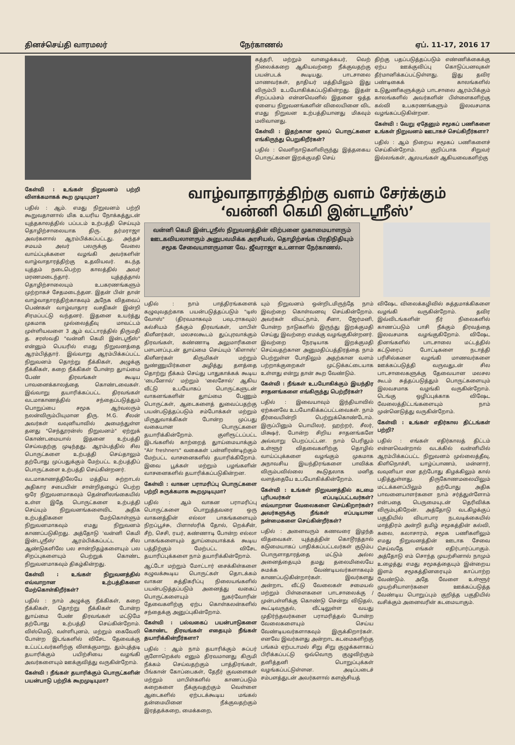தினச்செய்தி வாரமலர் நேர்காணல் ஏப். 11-17, 2016 17
கத்தரி, மற்றும் வாழைக்கயர், வெற் நிலைக்கறை ஆகியவற்றை நீக்குவதற்கு பயன்படக் கூடியது. பாடசாலை மாணவர்கள், தாதியர் மத்திமிலும் இது விரும்பி உபயோகிக்கப்படுகின்றது. இதன் சிறப்பம்சம் என்னவெனில் இதனை ஒத்த ஏனைய நிறுவனங்களின் விலையினை விட எமது நிறுவன உற்பத்தியானது மிகவும் மலிவானது.
கேள்வி : இதற்கான மூலப் பொருட்களை எங்கிருந்து பெறுகிறீர்கள்?
பதில் : வெளிநாடுகளிலிருந்து இத்தகைய பொருட்களை இறக்குமதி செய்
திற்கு பதப்படுத்தப்படும் எண்ணிக்கைக்கு ஏற்ப ஊக்குவிப்பு கொடுப்பனவுகள் தீர்மானிக்கப்பட்டுள்ளது. இது தவிர பண்டிகைக் காலங்களில் உடுதுணிகளுக்கும் பாடசாலை ஆரம்பிக்கும் காலங்களில் அவர்களின் பிள்ளைகளிற்கு கல்வி உபகரணங்களும் இலவசமாக வழங்கப்படுகின்றன.
கேள்வி : வேறு ஏதேனும் சமூகப் பணிகளை உங்கள் நிறுவனம் ஊடாகச் செய்கிறீர்களா?
பதில் : ஆம் நிறைய சமூகப் பணிகளைச் செய்கின்றோம். குறிப்பாக சிறுவர் இல்லங்கள், ஆலயங்கள் ஆகியவைகளிற்கு
கேள்வி : உங்கள் நிறுவனம் பற்றி விளக்கமாகக் கூற முடியுமா?
பதில் : ஆம். எமது நிறுவனம் பற்றி கூறுவதானால் மிக உயரிய நோக்கத்துடன் யுத்தகாலத்தில் பப்படம் உற்பத்தி செய்யும் தொழிற்சாலையாக திரு. தர்மராஜா அவர்களால் ஆரம்பிக்கப்பட்டது. அந்தச் சமயம் அவர் பலருக்கு வேலை வாய்ப்புக்களை வழங்கி அவர்களின் வாழ்வாதாரத்திற்கு உதவியவர். கடந்த யுத்தம் நடைபெற்ற காலத்தில் அவர் மரணமடைந்தார். யுத்தத்தால் தொழிற்சாலையும் உபகரணங்களும் முற்றாகச் சேதமடைந்தன. இதன் பின் தான் வாழ்வாதாரத்திற்காகவும் அநேக விதவைப் பெண்கள் வாழ்வாதார வசதிகள் இன்றி சிரமப்பட்டு வந்தனர். இதனை உயர்த்து முகமாக முல்லைத்தீவு மாவட்டம் முள்ளியவளை 3 ஆம் வட்டாரத்தில் திருமதி த. சரஸ்வதி "வன்னி கெமி இன்டஸ்ரீஸ்" என்னும் பெயரில் எமது நிறுவனத்தை ஆரம்பித்தார். இவ்வாறு ஆரம்பிக்கப்பட்ட நிறுவனம் தொற்று நீக்கிகள், அழுக்கு நீக்கிகள், கறை நீக்கிகள் போன்ற துாய்மை பேண் திரவங்கள் கூடிய பாவனைக்காலத்தை கொண்டவைகள். இவ்வாறு தயாரிக்கப்பட்ட திரவங்கள் வடமாகாணத்தில் சந்தைப்படுத்தும் பொறுப்பை சமூக ஆர்வலரும் நலன்விரும்பியுமான திரு. M.G. சீலன் அவர்கள் வவுனியாவில் அமைந்துள்ள தனது "செந்தூரன்ஸ் நிறுவனம்" ஏற்றுக் கொண்டமையால் இதனை உற்பத்தி செய்வதற்கு முடிந்தது. ஆரம்பத்தில் சில பொருட்களை உற்பத்தி செய்தாலும் தற்போது முப்பதுக்கும் மேற்பட்ட உற்பத்திப் பொருட்களை உற்பத்தி செய்கின்றனர்.
வடமாகாணத்திலேயே மத்திய சுற்றாடல் அதிகார சபையின் சான்றிதழைப் பெற்ற ஒரே நிறுவனமாகவும் தென்னிலங்கையில் உள்ள இதே பொருட்களை உற்பத்தி செய்யும் நிறுவனங்களைவிட அதிக உற்பத்திகளை மேற்கொள்ளும் நிறுவனமாகவும் எமது நிறுவனம் காணப்படுகிறது. அத்தோடு 'வன்னி கெமி இன்டஸ்ரீஸ்' ஆரம்பிக்கப்பட்ட சில ஆண்டுகளிலே பல சான்றிதழ்களையும் பல சிறப்புகளையும் பெற்றுக் கொண்ட நிறுவனமாகவும் திகழ்கின்றது.
கேள்வி : உங்கள் நிறுவனத்தில் எவ்வாறான உற்பத்திகளை மேற்கொள்கிறீர்கள்?
பதில் : நாம் அழுக்கு நீக்கிகள், கறை நீக்கிகள், தொற்று நீக்கிகள் போன்ற துாய்மை பேண் திரவங்கள் மட்டுமே தற்போது உற்பத்தி செய்கின்றோம். விஸ்மெடு, வள்ளிபுனம், மற்றும் கைவேலி போன்ற இடங்களில் விசேட தேவைக்கு உட்பட்டவர்களிற்கு விளக்குமாறு, தும்புத்தடி தயாரிக்கும் பயிற்சியை வழங்கி அவர்களையும் ஊக்குவித்து வருகின்றோம்.
கேள்வி : நீங்கள் தயாரிக்கும் பொருட்களின் பயன்பாடு பற்றிக் கூறமுடியுமா?
வாழ்வாதாரத்திற்கு வளம் சேர்க்கும்
‘வன்னி கெமி இன்டஸ்ரீஸ்’
வன்னி கெமி இன்டஸ்ரீஸ் நிறுவனத்தின் விற்பனை முகாமையாளரும் ஊடகவியலாளரும் அனுபவமிக்க அரசியல், தொழிற்சங்க பிரதிநிதியும் சமூக சேவையாளருமான வே. ஜீவராஜா உடனான நேர்காணல்.
பதில் : நாம் பாத்திரங்களைக் கழுவுவதற்காக பயன்படுத்தப்படும் "டிஸ் வோஸ்" (திரவமாகவும் பவுடராகவும்) கல்சியம் நீக்கும் திரவங்கள், மாபிள் கிளீனர்கள், மலசலகூடம் துப்புரவாக்கும் திரவங்கள், கண்ணாடி அலுமாரிகளை பளபளப்புடன் துாய்மை செய்யும் 'கிளாஸ்' கிளீனர்கள் கிருமிகள் மற்றும் நுண்ணுயிர்களை அழித்து தளத்தை தொற்று நீக்கம் செய்து பாதுகாக்கக் கூடிய 'பைனோல்' மற்றும் 'லைசோல்' ஆகிய வீட்டு உபயோகப் பொருட்களுடன் வாகனங்களின் துாய்மை பேணும் பொருட்கள், ஆடைகளைத் துவைப்பதற்கு பயன்படுத்தப்படும் சம்போக்கள் மற்றும் மிருதுவாக்கிகள் போன்ற முப்பது வகையான பொருட்களை தயாரிக்கின்றோம். குளிரூட்டப்பட்ட இடங்களில் காற்றைத் துாய்மையாக்கும் "Air freshners" வகைகள் பன்னிரண்டிற்கும் மேற்பட்ட வாசனைகளில் தயாரிக்கிறோம். இவை பூக்கள் மற்றும் பழங்களின் வாசனைகளில் தயாரிக்கப்படுகின்றன.
கேள்வி : வாகன பராமரிப்பு பொருட்களை பற்றி சுருக்கமாக கூறமுடியுமா?
பதில் : ஆம் வாகன பராமரிப்பு பொருட்களை பொறுத்தவரை ஒரு வாகனத்தின் எல்லா பாகங்களையும் நிறப்பூச்சு, பிளாஸ்ரிக் தோல், றெக்சீன், சீற், செசி, ரயர், கண்ணாடி போன்ற எல்லா பாகங்களையும் துாய்மையாக்கக் கூடிய பத்திற்கும் மேற்பட்ட விசேட தயாரிப்புக்களை நாம் தயாரிக்கின்றோம்.
ஆட்டோ மற்றும் மோட்டார் சைக்கிள்களை கழுவக்கூடிய பொருட்கள் தொடக்கம் வாகன சுத்திகரிப்பு நிலையங்களில் பயன்படுத்தப்படும் அனைத்து வகைப் பொருட்களையும் நுகர்வோரின் தேவைகளிற்கு ஏற்ப கொள்கலன்களில் சந்தைக்கு அனுப்புகின்றோம்.
கேள்வி : பல்வகைப் பயன்பாடுகளை கொண்ட திரவங்கள் எதையும் நீங்கள் தயாரிக்கின்றீர்களா?
பதில் : ஆம் நாம் தயாரிக்கும் சுப்பர் குளோறெக்ஸ் எனும் திரவமானது கிருமி நீக்கம் செய்வதற்கும் பாத்திரங்கள், பீங்கான் கோப்பைகள், தேநீர் குவளைகள் மற்றும் மாபிள்களில் காணப்படும் கறைகளை நீக்குவதற்கும் வெள்ளை ஆடைகளில் ஏற்படக்கூடிய மங்கல் தன்மையினை நீக்குவதற்கும் இரத்தக்கறை, மைக்கறை,
யும் நிறுவனம் ஒன்றிடமிருந்தே நாம் இவற்றை கொள்வனவு செய்கின்றோம். அவர்கள் வியட்நாம், சீனா, ஜேர்மனி, போன்ற நாடுகளில் இருந்து இறக்குமதி செய்து இவற்றை எமக்கு வழங்குகின்றனர். இவற்றை நேரடியாக இறக்குமதி செய்வதற்கான அனுமதிப்பத்திரத்தை நாம் பெற்றுள்ள போதிலும் அதற்கான வளம் பற்றாக்குறைகள் முட்டுக்கட்டையாக உள்ளது என்று தான் கூற வேண்டும்.
கேள்வி : நீங்கள் உபயோகிக்கும் இயந்திர சாதனங்களை எங்கிருந்து பெற்றீர்கள்?
பதில் : இவையாவும் இந்தியாவில் ஏற்கனவே உபயோகிக்கப்பட்டவைகள். நாம் தீர்வையின்றி பெற்றுக்கொண்டோம். இருப்பினும் பொயிலர், ஹற்றர், சீலர், மிக்ஷர், போன்ற சிறிய சாதனங்களே அவ்வாறு பெறப்பட்டன. நாம் பெரிதும் உள்ளூர் விதவைகளிற்கு தொழில் வாய்ப்புக்களை வழங்கும் முகமாக அநாவசிய இயந்திரங்களை பாவிக்க விரும்பவில்லை கூடுதலாக மனித வளத்தையே உபயோகிக்கின்றோம்.
கேள்வி : உங்கள் நிறுவனத்தில் கடமை புரிபவர்கள் எப்படிப்பட்டவர்கள்? எவ்வாறான வேலைகளை செய்கிறார்கள்? அவர்களுக்கு நீங்கள் எப்படியான நன்மைகளை செய்கின்றீர்கள்?
பதில் : அனைவரும் கணவரை இழந்த விதவைகள். யுத்தத்தின் கொடூரத்தால் கடுமையாகப் பாதிக்கப்பட்டவர்கள் குடும்ப பொருளாதாரத்தை மட்டும் அல்ல அனைத்தையும் தமது தலைமிலையே சுமக்க வேண்டியவர்களாகவும் காணப்படுகின்றார்கள். இவர்களது அன்றாட வீட்டு வேலைகள் சமையல் மற்றும் பிள்ளைகளை பாடசாலைக்கு / முன்பள்ளிக்கு கொண்டு சென்று விடுதல், கூட்டிவருதல், வீட்டிலுள்ள வயது முதிர்ந்தவர்களை பராமரித்தல் போன்ற வேலைகளையும் செய்ய வேண்டியவர்களாகவும் இருக்கிறார்கள். எனவே இவர்களது அன்றாட கடமைகளிற்கு பங்கம் ஏற்படாமல் சிறு சிறு குழுக்களாகப் பிரிக்கப்பட்டு ஒவ்வொரு குழுவிற்கும் தனித்தனி பொறுப்புக்கள் வழங்கப்பட்டுள்ளன. அடிப்படைச் சம்பளத்துடன் அவர்களால் களஞ்சியத்
விஷேட விலைக்கழிவில் சுத்தமாக்கிகளை வழங்கி வருகின்றோம். தவிர இவ்விடங்களின் நீர் நிலைகளில் காணப்படும் பாசி நீக்கும் திரவத்தை இலவசமாக வழங்குகிறோம். விஷேட தினங்களில் பாடசாலை மட்டத்தில் கட்டுரைப் போட்டிகளை நடாத்தி பரிசில்களை வழங்கி மாணவர்களை ஊக்கப்படுத்தி வருவதுடன் சில பாடசாலைகளுக்கு தேவையான மலசல கூடம் சுத்தப்படுத்தும் பொருட்களையும் இலவசமாக வழங்கி வருகின்றோம். டெங்கு ஒழிப்புக்காக விஷேட வேலைத்திட்டங்களையும் நாம் முன்னெடுத்து வருகின்றோம்.
கேள்வி : உங்கள் எதிர்கால திட்டங்கள் பற்றி?
பதில் : எங்கள் எதிர்காலத் திட்டம் என்னவென்றால் வடக்கில் வன்னியில் ஆரம்பிக்கப்பட்ட நிறுவனம் முல்லைத்தீவு, கிளிநொச்சி, யாழ்ப்பாணம், மன்னார், வவுனியா என தற்போது கிழக்கிலும் கால் பதித்துள்ளது. திருகோணமலையிலும் மட்டக்களப்பிலும் தற்போது அதிக பாவனையாளர்களை நாம் சர்த்துள்ளோம் என்பதை பெருமையுடன் தெரிவிக்க விரும்புகிறேன். அத்தோடு வடகிழக்குப் பகுதியில் வியாபார நடவடிக்கையில் மாத்திரம் அன்றி தமிழ் சமூகத்தின் கல்வி, கலை, கலாசாரம், சமூக பணிகளிலும் எமது நிறுவனத்தின் ஊடாக சேவை செய்வதே எங்கள் எதிர்பார்ப்பாகும். அத்தோடு எம் சொந்த முயற்சினால் நாமும் உழைத்து எமது சமூகத்தையும் இன்றைய இளம் சமூகத்தினரையும் காப்பாற்ற வேண்டும். அதே வேளை உள்ளூர் முயற்சியாளர்களை ஊக்கப்படுத்த வேண்டிய பொறுப்பும் குறித்த பகுதியில் வசிக்கும் அனைவரின் கடமையாகும்.